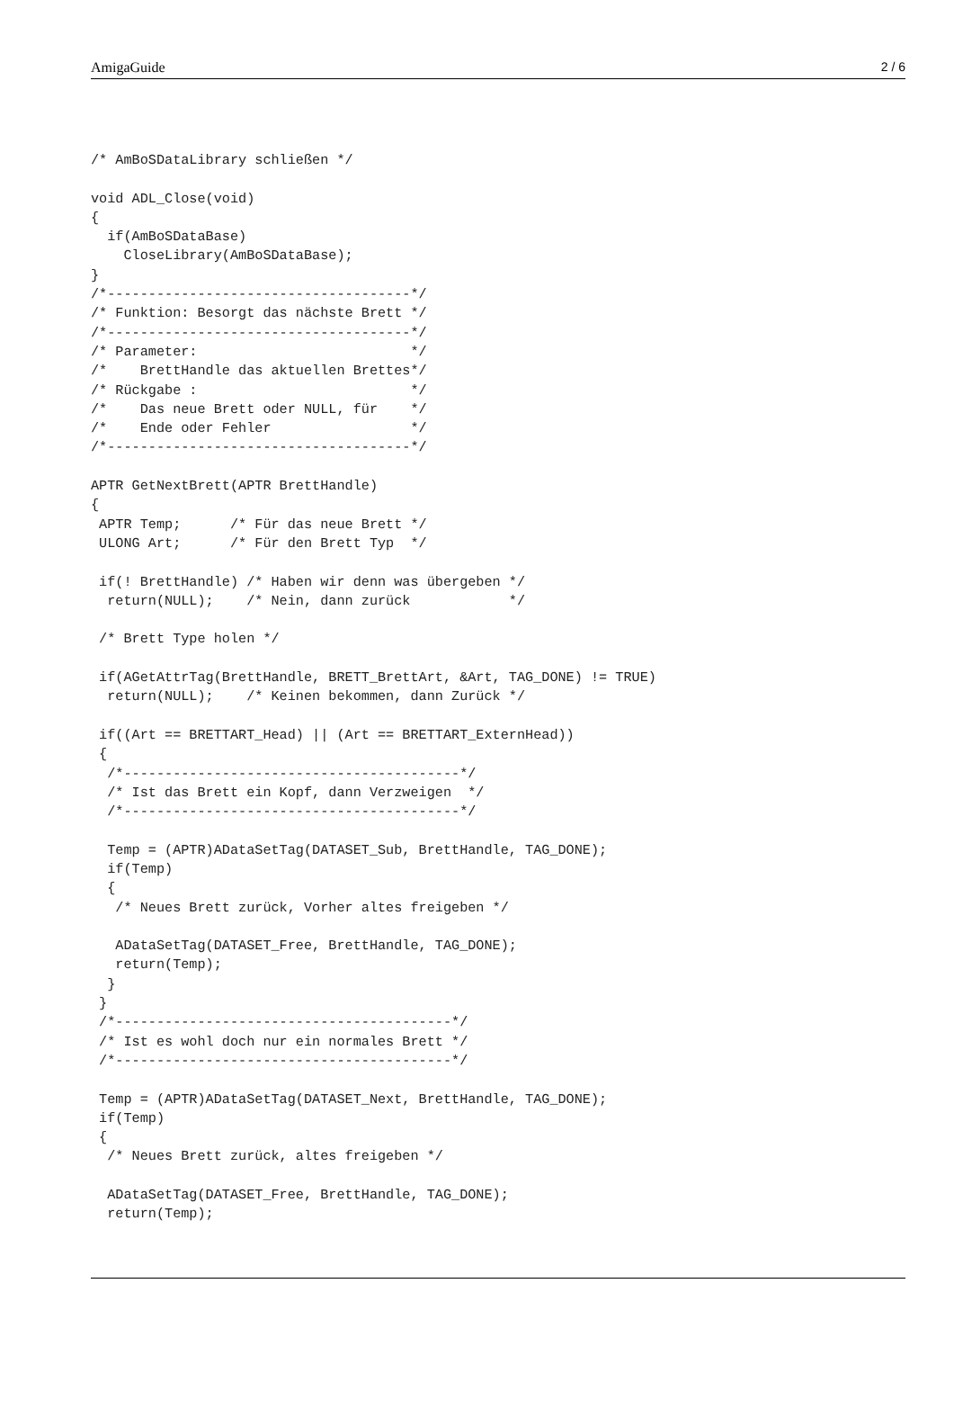AmigaGuide 2 / 6
/* AmBoSDataLibrary schließen */

void ADL_Close(void)
{
  if(AmBoSDataBase)
    CloseLibrary(AmBoSDataBase);
}
/*-------------------------------------*/
/* Funktion: Besorgt das nächste Brett */
/*-------------------------------------*/
/* Parameter:                          */
/*    BrettHandle das aktuellen Brettes*/
/* Rückgabe :                          */
/*    Das neue Brett oder NULL, für    */
/*    Ende oder Fehler                 */
/*-------------------------------------*/

APTR GetNextBrett(APTR BrettHandle)
{
 APTR Temp;      /* Für das neue Brett */
 ULONG Art;      /* Für den Brett Typ  */

 if(! BrettHandle) /* Haben wir denn was übergeben */
  return(NULL);    /* Nein, dann zurück            */

 /* Brett Type holen */

 if(AGetAttrTag(BrettHandle, BRETT_BrettArt, &Art, TAG_DONE) != TRUE)
  return(NULL);    /* Keinen bekommen, dann Zurück */

 if((Art == BRETTART_Head) || (Art == BRETTART_ExternHead))
 {
  /*-----------------------------------------*/
  /* Ist das Brett ein Kopf, dann Verzweigen  */
  /*-----------------------------------------*/

  Temp = (APTR)ADataSetTag(DATASET_Sub, BrettHandle, TAG_DONE);
  if(Temp)
  {
   /* Neues Brett zurück, Vorher altes freigeben */

   ADataSetTag(DATASET_Free, BrettHandle, TAG_DONE);
   return(Temp);
  }
 }
 /*-----------------------------------------*/
 /* Ist es wohl doch nur ein normales Brett */
 /*-----------------------------------------*/

 Temp = (APTR)ADataSetTag(DATASET_Next, BrettHandle, TAG_DONE);
 if(Temp)
 {
  /* Neues Brett zurück, altes freigeben */

  ADataSetTag(DATASET_Free, BrettHandle, TAG_DONE);
  return(Temp);